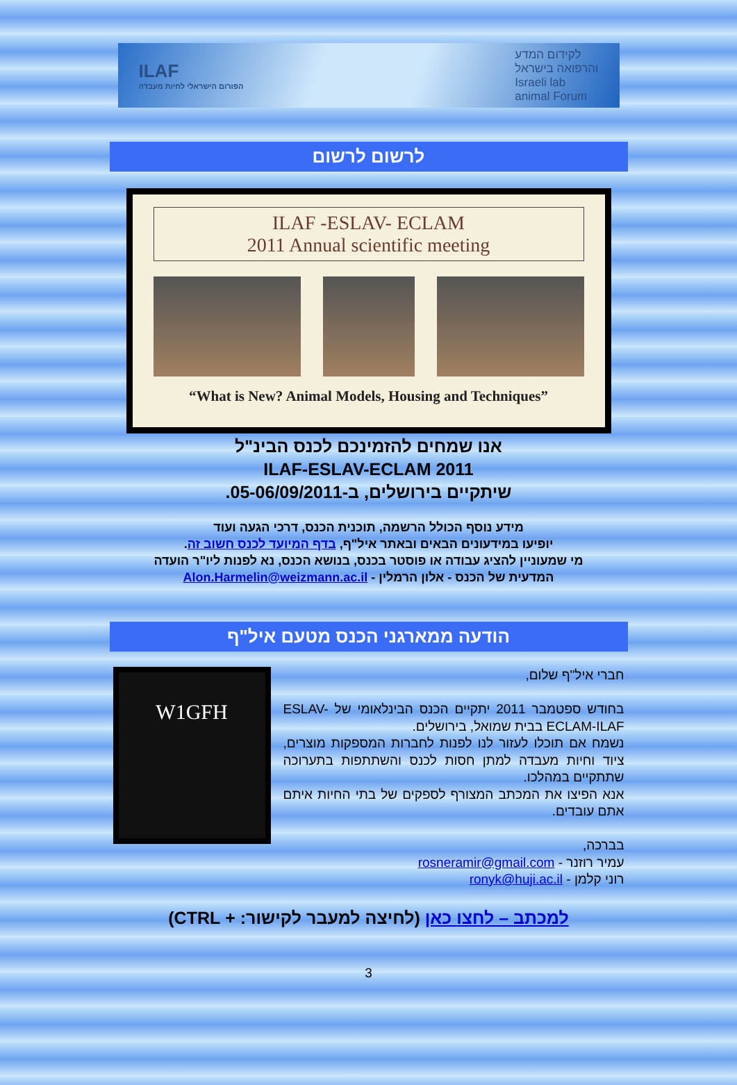ILAF
הפורום הישראלי לחיות מעבדה
לקידום המדע
והרפואה בישראל
Israeli lab
animal Forum
לרשום לרשום
ILAF -ESLAV- ECLAM
2011 Annual scientific meeting
“What is New? Animal Models, Housing and Techniques”
אנו שמחים להזמינכם לכנס הבינ"ל
ILAF-ESLAV-ECLAM 2011
שיתקיים בירושלים, ב-05-06/09/2011.
מידע נוסף הכולל הרשמה, תוכנית הכנס, דרכי הגעה ועוד
יופיעו במידעונים הבאים ובאתר איל"ף, בדף המיועד לכנס חשוב זה.
מי שמעוניין להציג עבודה או פוסטר בכנס, בנושא הכנס, נא לפנות ליו"ר הועדה
המדעית של הכנס - אלון הרמלין - Alon.Harmelin@weizmann.ac.il
הודעה ממארגני הכנס מטעם איל"ף
חברי איל"ף שלום,
בחודש ספטמבר 2011 יתקיים הכנס הבינלאומי של ESLAV-ECLAM-ILAF בבית שמואל, בירושלים.
נשמח אם תוכלו לעזור לנו לפנות לחברות המספקות מוצרים, ציוד וחיות מעבדה למתן חסות לכנס והשתתפות בתערוכה שתתקיים במהלכו.
אנא הפיצו את המכתב המצורף לספקים של בתי החיות איתם אתם עובדים.
בברכה,
עמיר רוזנר - rosneramir@gmail.com
רוני קלמן - ronyk@huji.ac.il
W1GFH
למכתב – לחצו כאן (לחיצה למעבר לקישור: + CTRL)
3